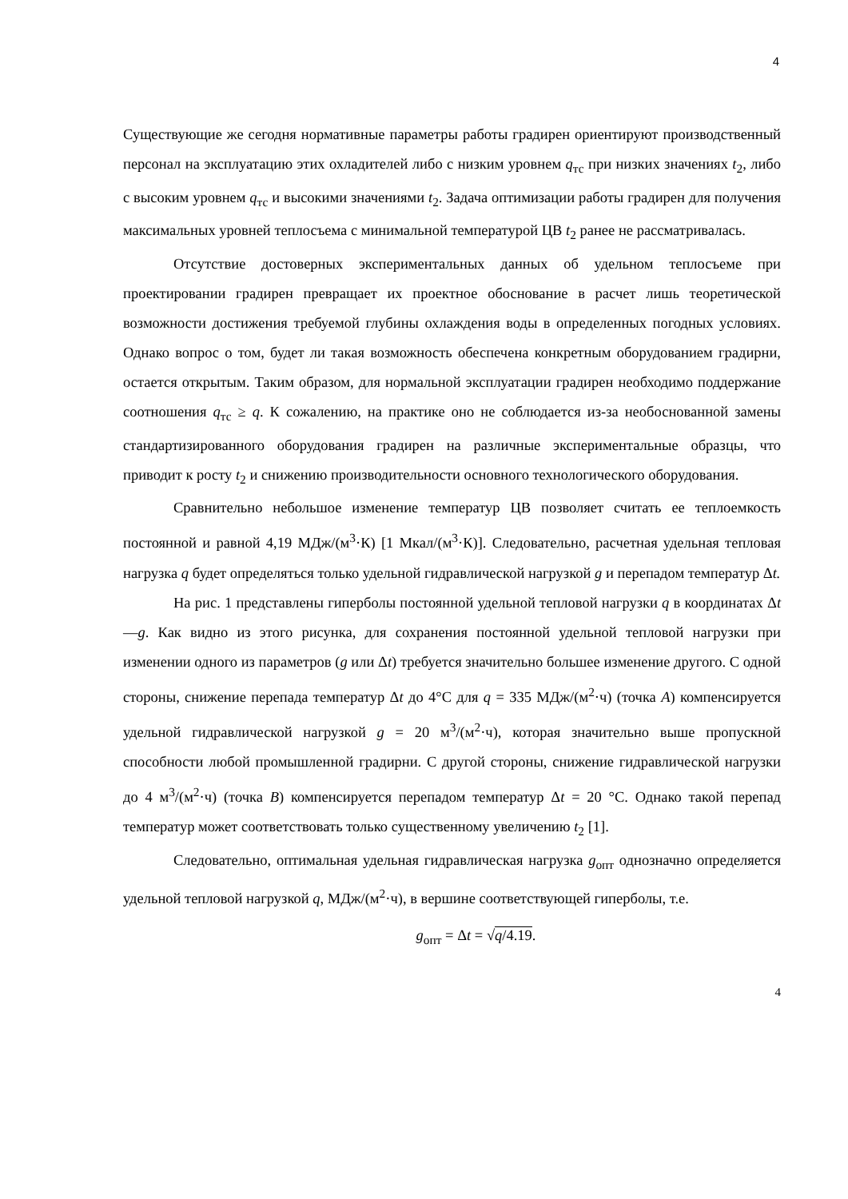4
Существующие же сегодня нормативные параметры работы градирен ориентируют производственный персонал на эксплуатацию этих охладителей либо с низким уровнем q<sub>тс</sub> при низких значениях t<sub>2</sub>, либо с высоким уровнем q<sub>тс</sub> и высокими значениями t<sub>2</sub>. Задача оптимизации работы градирен для получения максимальных уровней теплосъема с минимальной температурой ЦВ t<sub>2</sub> ранее не рассматривалась.
Отсутствие достоверных экспериментальных данных об удельном теплосъеме при проектировании градирен превращает их проектное обоснование в расчет лишь теоретической возможности достижения требуемой глубины охлаждения воды в определенных погодных условиях. Однако вопрос о том, будет ли такая возможность обеспечена конкретным оборудованием градирни, остается открытым. Таким образом, для нормальной эксплуатации градирен необходимо поддержание соотношения q<sub>тс</sub> ≥ q. К сожалению, на практике оно не соблюдается из-за необоснованной замены стандартизированного оборудования градирен на различные экспериментальные образцы, что приводит к росту t<sub>2</sub> и снижению производительности основного технологического оборудования.
Сравнительно небольшое изменение температур ЦВ позволяет считать ее теплоемкость постоянной и равной 4,19 МДж/(м<sup>3</sup>·К) [1 Мкал/(м<sup>3</sup>·К)]. Следовательно, расчетная удельная тепловая нагрузка q будет определяться только удельной гидравлической нагрузкой g и перепадом температур Δt.
На рис. 1 представлены гиперболы постоянной удельной тепловой нагрузки q в координатах Δt—g. Как видно из этого рисунка, для сохранения постоянной удельной тепловой нагрузки при изменении одного из параметров (g или Δt) требуется значительно большее изменение другого. С одной стороны, снижение перепада температур Δt до 4°С для q = 335 МДж/(м<sup>2</sup>·ч) (точка А) компенсируется удельной гидравлической нагрузкой g = 20 м<sup>3</sup>/(м<sup>2</sup>·ч), которая значительно выше пропускной способности любой промышленной градирни. С другой стороны, снижение гидравлической нагрузки до 4 м<sup>3</sup>/(м<sup>2</sup>·ч) (точка В) компенсируется перепадом температур Δt = 20 °С. Однако такой перепад температур может соответствовать только существенному увеличению t<sub>2</sub> [1].
Следовательно, оптимальная удельная гидравлическая нагрузка g<sub>опт</sub> однозначно определяется удельной тепловой нагрузкой q, МДж/(м<sup>2</sup>·ч), в вершине соответствующей гиперболы, т.е.
g<sub>опт</sub> = Δt = √q/4.19.
4